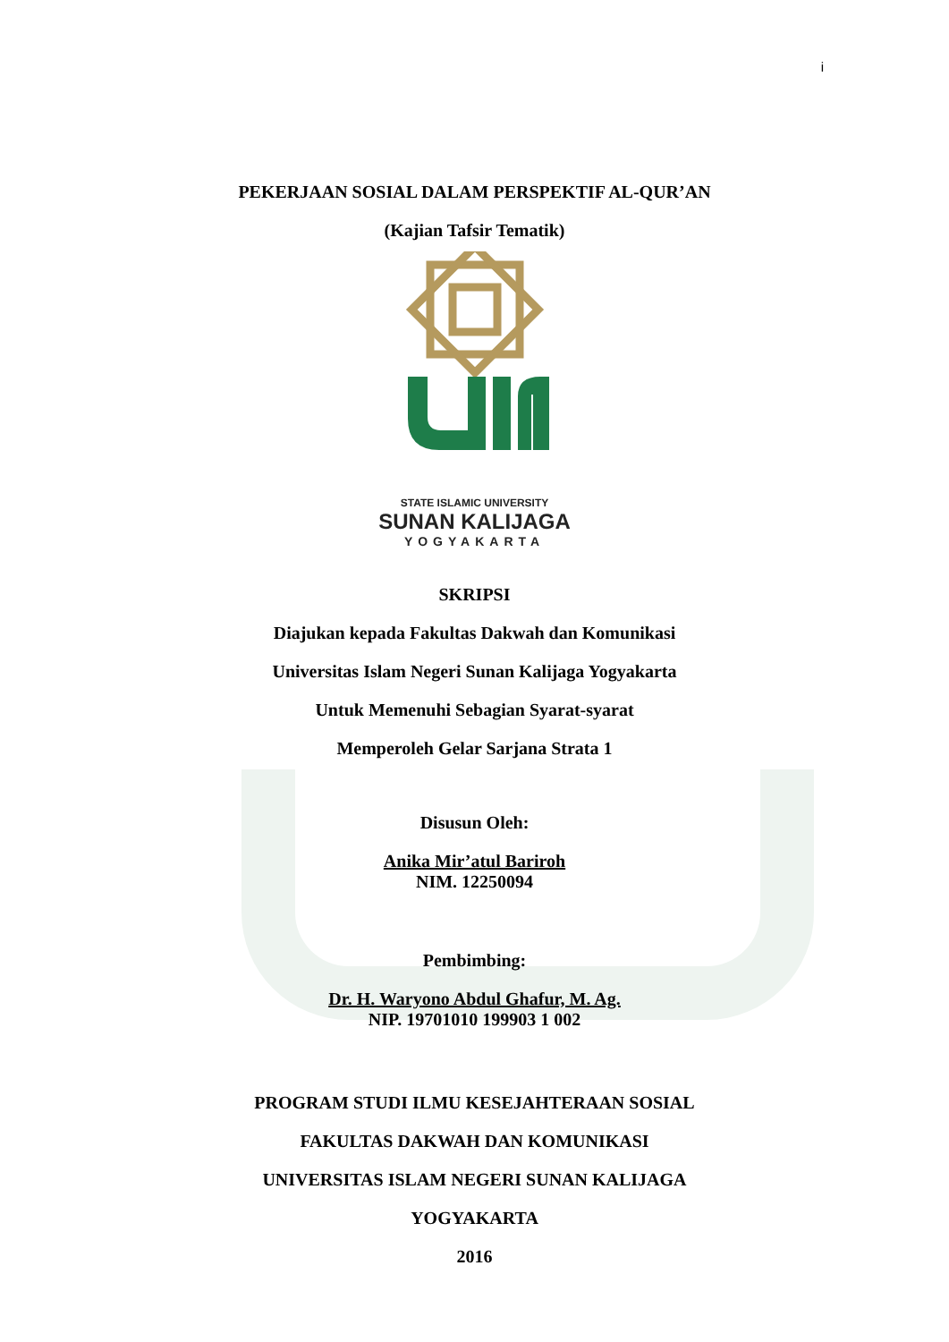i
PEKERJAAN SOSIAL DALAM PERSPEKTIF AL-QUR’AN
(Kajian Tafsir Tematik)
STATE ISLAMIC UNIVERSITY
SUNAN KALIJAGA
YOGYAKARTA
SKRIPSI
Diajukan kepada Fakultas Dakwah dan Komunikasi
Universitas Islam Negeri Sunan Kalijaga Yogyakarta
Untuk Memenuhi Sebagian Syarat-syarat
Memperoleh Gelar Sarjana Strata 1
Disusun Oleh:
Anika Mir’atul Bariroh
NIM. 12250094
Pembimbing:
Dr. H. Waryono Abdul Ghafur, M. Ag.
NIP. 19701010 199903 1 002
PROGRAM STUDI ILMU KESEJAHTERAAN SOSIAL
FAKULTAS DAKWAH DAN KOMUNIKASI
UNIVERSITAS ISLAM NEGERI SUNAN KALIJAGA
YOGYAKARTA
2016